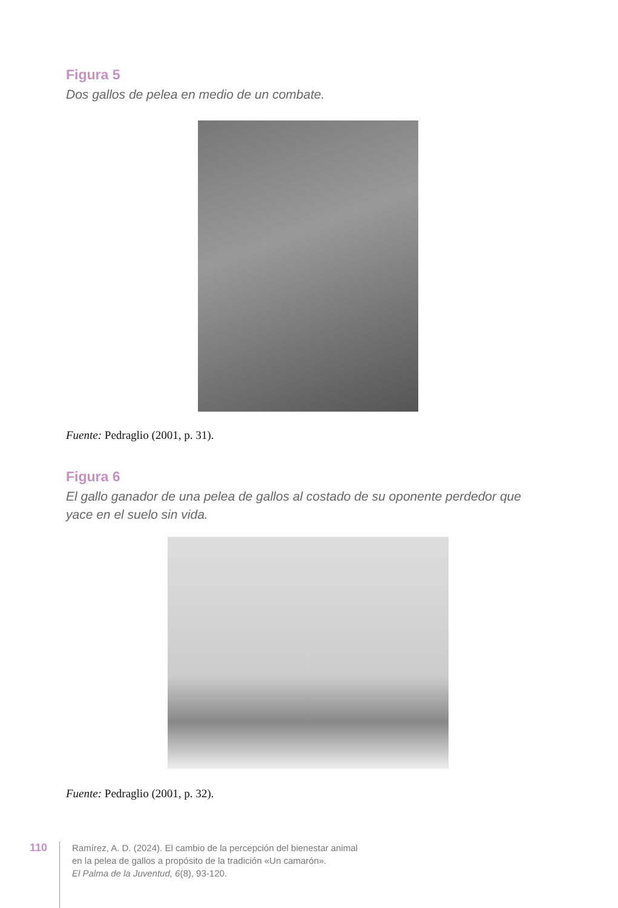Figura 5
Dos gallos de pelea en medio de un combate.
Fuente: Pedraglio (2001, p. 31).
Figura 6
El gallo ganador de una pelea de gallos al costado de su oponente perdedor que yace en el suelo sin vida.
Fuente: Pedraglio (2001, p. 32).
110
Ramírez, A. D. (2024). El cambio de la percepción del bienestar animal
en la pelea de gallos a propósito de la tradición «Un camarón».
El Palma de la Juventud, 6(8), 93-120.